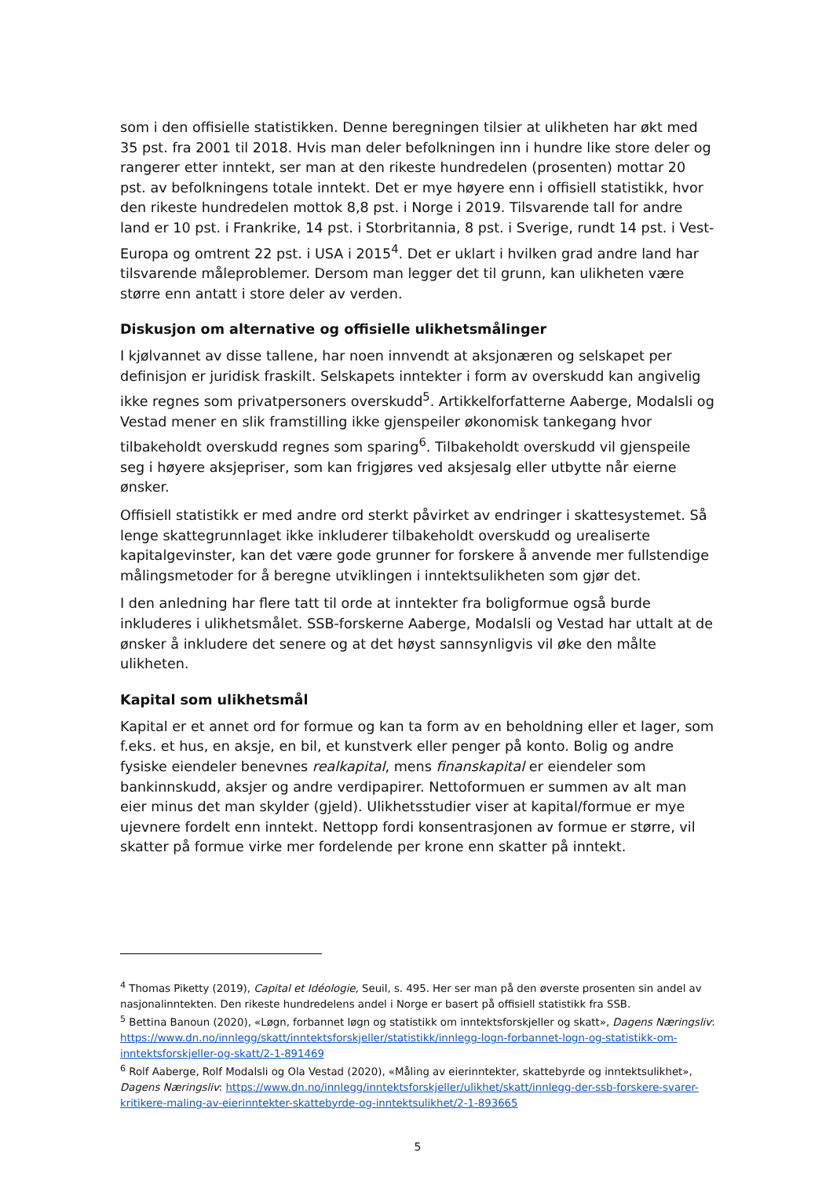som i den offisielle statistikken. Denne beregningen tilsier at ulikheten har økt med 35 pst. fra 2001 til 2018. Hvis man deler befolkningen inn i hundre like store deler og rangerer etter inntekt, ser man at den rikeste hundredelen (prosenten) mottar 20 pst. av befolkningens totale inntekt. Det er mye høyere enn i offisiell statistikk, hvor den rikeste hundredelen mottok 8,8 pst. i Norge i 2019. Tilsvarende tall for andre land er 10 pst. i Frankrike, 14 pst. i Storbritannia, 8 pst. i Sverige, rundt 14 pst. i Vest-Europa og omtrent 22 pst. i USA i 2015<sup>4</sup>. Det er uklart i hvilken grad andre land har tilsvarende måleproblemer. Dersom man legger det til grunn, kan ulikheten være større enn antatt i store deler av verden.
Diskusjon om alternative og offisielle ulikhetsmålinger
I kjølvannet av disse tallene, har noen innvendt at aksjonæren og selskapet per definisjon er juridisk fraskilt. Selskapets inntekter i form av overskudd kan angivelig ikke regnes som privatpersoners overskudd<sup>5</sup>. Artikkelforfatterne Aaberge, Modalsli og Vestad mener en slik framstilling ikke gjenspeiler økonomisk tankegang hvor tilbakeholdt overskudd regnes som sparing<sup>6</sup>. Tilbakeholdt overskudd vil gjenspeile seg i høyere aksjepriser, som kan frigjøres ved aksjesalg eller utbytte når eierne ønsker.
Offisiell statistikk er med andre ord sterkt påvirket av endringer i skattesystemet. Så lenge skattegrunnlaget ikke inkluderer tilbakeholdt overskudd og urealiserte kapitalgevinster, kan det være gode grunner for forskere å anvende mer fullstendige målingsmetoder for å beregne utviklingen i inntektsulikheten som gjør det.
I den anledning har flere tatt til orde at inntekter fra boligformue også burde inkluderes i ulikhetsmålet. SSB-forskerne Aaberge, Modalsli og Vestad har uttalt at de ønsker å inkludere det senere og at det høyst sannsynligvis vil øke den målte ulikheten.
Kapital som ulikhetsmål
Kapital er et annet ord for formue og kan ta form av en beholdning eller et lager, som f.eks. et hus, en aksje, en bil, et kunstverk eller penger på konto. Bolig og andre fysiske eiendeler benevnes realkapital, mens finanskapital er eiendeler som bankinnskudd, aksjer og andre verdipapirer. Nettoformuen er summen av alt man eier minus det man skylder (gjeld). Ulikhetsstudier viser at kapital/formue er mye ujevnere fordelt enn inntekt. Nettopp fordi konsentrasjonen av formue er større, vil skatter på formue virke mer fordelende per krone enn skatter på inntekt.
<sup>4</sup> Thomas Piketty (2019), Capital et Idéologie, Seuil, s. 495. Her ser man på den øverste prosenten sin andel av nasjonalinntekten. Den rikeste hundredelens andel i Norge er basert på offisiell statistikk fra SSB.
<sup>5</sup> Bettina Banoun (2020), «Løgn, forbannet løgn og statistikk om inntektsforskjeller og skatt», Dagens Næringsliv: https://www.dn.no/innlegg/skatt/inntektsforskjeller/statistikk/innlegg-logn-forbannet-logn-og-statistikk-om-inntektsforskjeller-og-skatt/2-1-891469
<sup>6</sup> Rolf Aaberge, Rolf Modalsli og Ola Vestad (2020), «Måling av eierinntekter, skattebyrde og inntektsulikhet», Dagens Næringsliv: https://www.dn.no/innlegg/inntektsforskjeller/ulikhet/skatt/innlegg-der-ssb-forskere-svarer-kritikere-maling-av-eierinntekter-skattebyrde-og-inntektsulikhet/2-1-893665
5